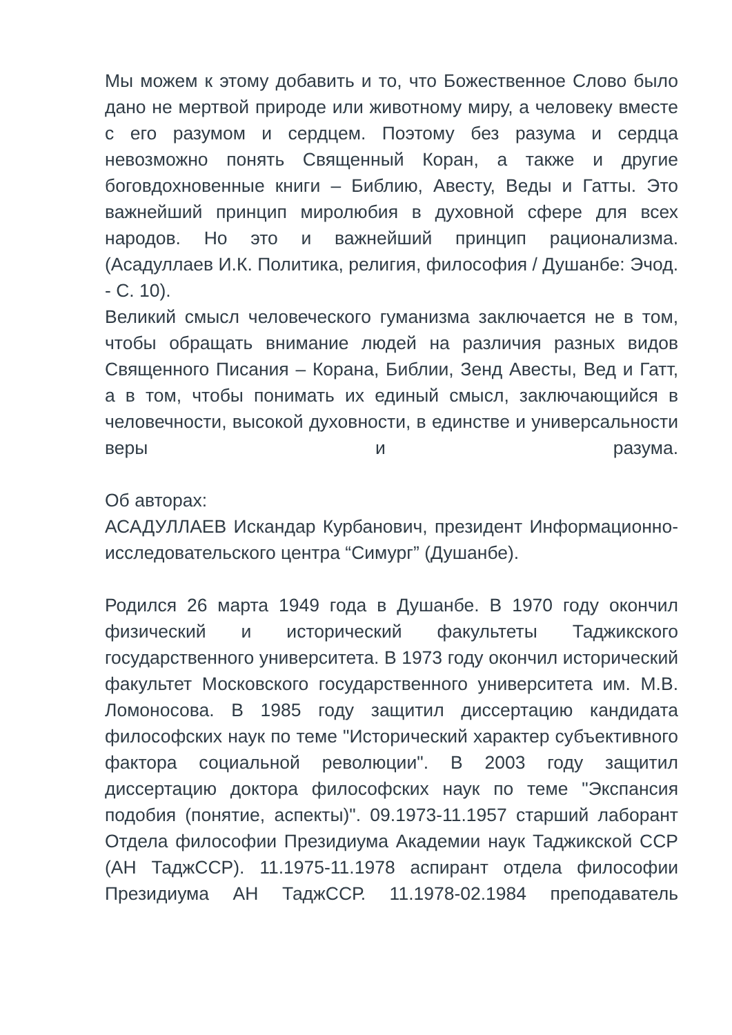Мы можем к этому добавить и то, что Божественное Слово было дано не мертвой природе или животному миру, а человеку вместе с его разумом и сердцем. Поэтому без разума и сердца невозможно понять Священный Коран, а также и другие боговдохновенные книги – Библию, Авесту, Веды и Гатты. Это важнейший принцип миролюбия в духовной сфере для всех народов. Но это и важнейший принцип рационализма. (Асадуллаев И.К. Политика, религия, философия / Душанбе: Эчод. - С. 10).
Великий смысл человеческого гуманизма заключается не в том, чтобы обращать внимание людей на различия разных видов Священного Писания – Корана, Библии, Зенд Авесты, Вед и Гатт, а в том, чтобы понимать их единый смысл, заключающийся в человечности, высокой духовности, в единстве и универсальности веры и разума.
Об авторах:
АСАДУЛЛАЕВ Искандар Курбанович, президент Информационно-исследовательского центра “Симург” (Душанбе).
Родился 26 марта 1949 года в Душанбе. В 1970 году окончил физический и исторический факультеты Таджикского государственного университета. В 1973 году окончил исторический факультет Московского государственного университета им. М.В. Ломоносова. В 1985 году защитил диссертацию кандидата философских наук по теме "Исторический характер субъективного фактора социальной революции". В 2003 году защитил диссертацию доктора философских наук по теме "Экспансия подобия (понятие, аспекты)". 09.1973-11.1957 старший лаборант Отдела философии Президиума Академии наук Таджикской ССР (АН ТаджССР). 11.1975-11.1978 аспирант отдела философии Президиума АН ТаджССР. 11.1978-02.1984 преподаватель